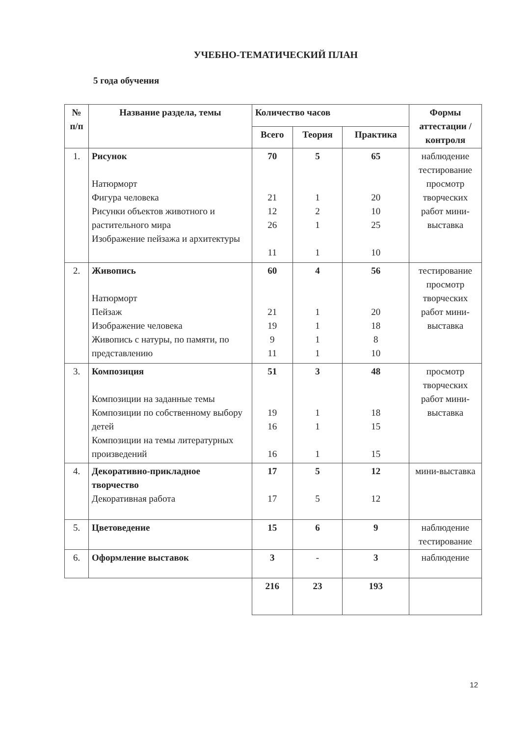УЧЕБНО-ТЕМАТИЧЕСКИЙ ПЛАН
5 года обучения
| № п/п | Название раздела, темы | Количество часов | | | Формы аттестации / контроля |
| --- | --- | --- | --- | --- | --- |
| | | Всего | Теория | Практика | |
| 1. | Рисунок Натюрморт Фигура человека Рисунки объектов животного и растительного мира Изображение пейзажа и архитектуры | 70 21 12 26 11 | 5 1 2 1 1 | 65 20 10 25 10 | наблюдение тестирование просмотр творческих работ мини-выставка |
| 2. | Живопись Натюрморт Пейзаж Изображение человека Живопись с натуры, по памяти, по представлению | 60 21 19 9 11 | 4 1 1 1 1 | 56 20 18 8 10 | тестирование просмотр творческих работ мини-выставка |
| 3. | Композиция Композиции на заданные темы Композиции по собственному выбору детей Композиции на темы литературных произведений | 51 19 16 16 | 3 1 1 1 | 48 18 15 15 | просмотр творческих работ мини-выставка |
| 4. | Декоративно-прикладное творчество Декоративная работа | 17 17 | 5 5 | 12 12 | мини-выставка |
| 5. | Цветоведение | 15 | 6 | 9 | наблюдение тестирование |
| 6. | Оформление выставок | 3 | - | 3 | наблюдение |
| | | 216 | 23 | 193 | |
12